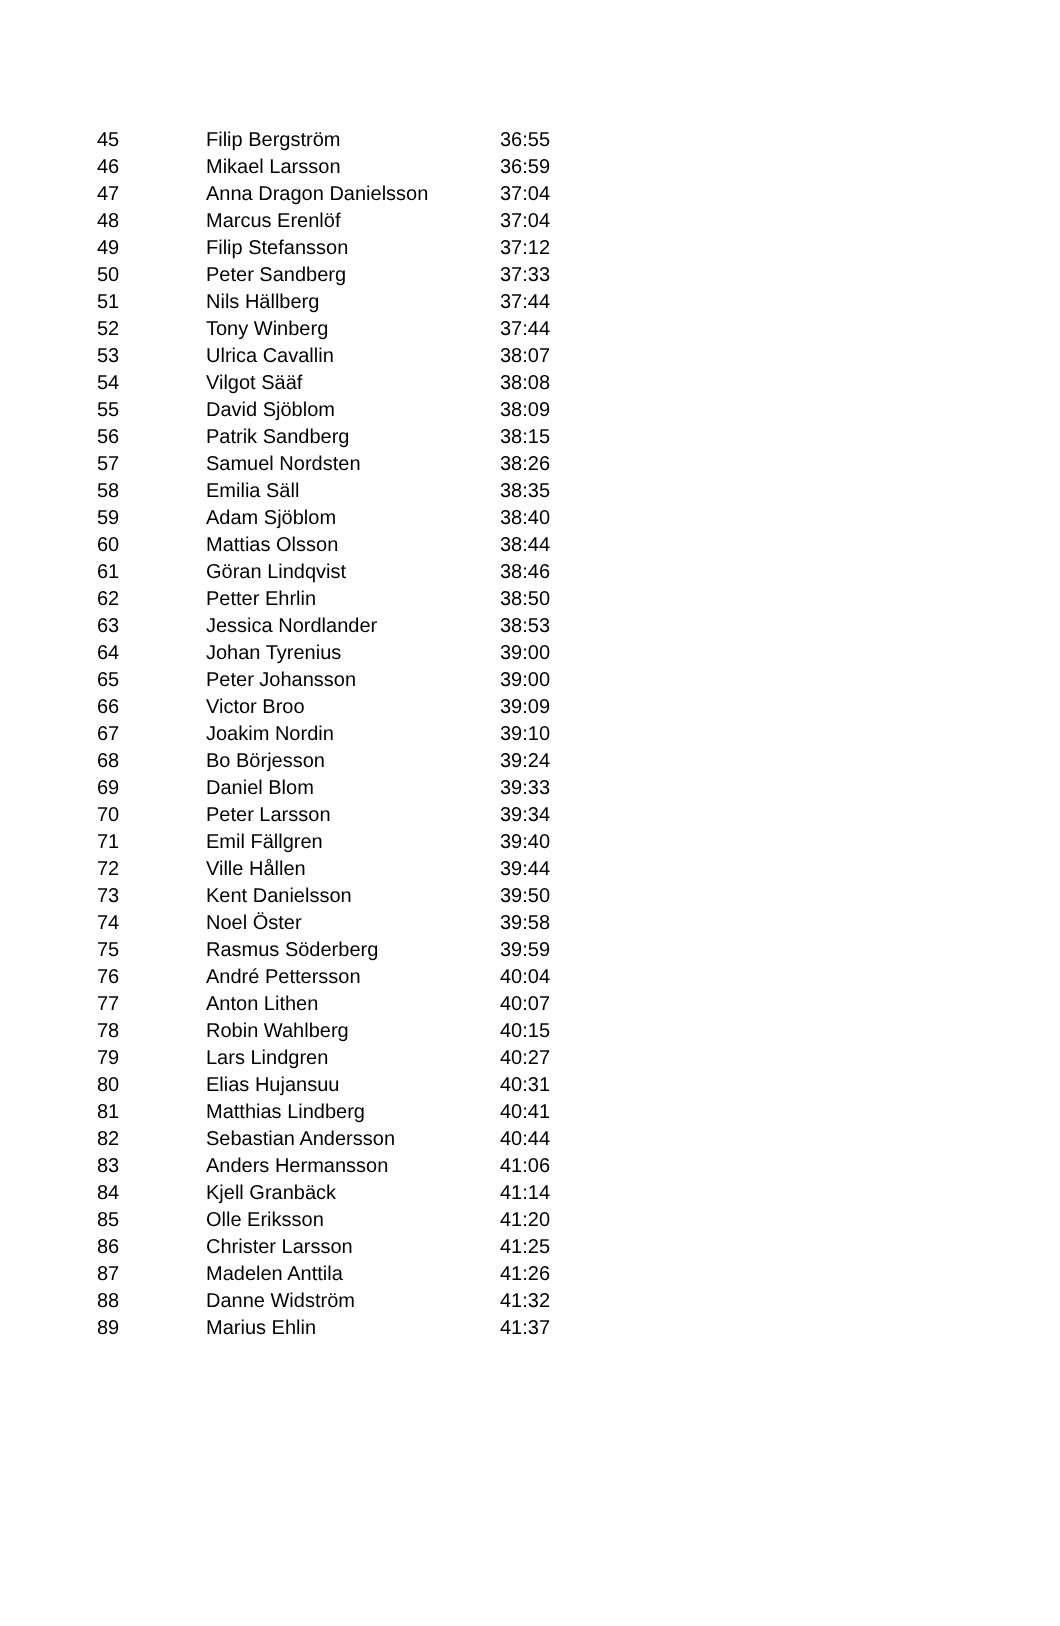| 45 | Filip Bergström | 36:55 |
| 46 | Mikael Larsson | 36:59 |
| 47 | Anna Dragon Danielsson | 37:04 |
| 48 | Marcus Erenlöf | 37:04 |
| 49 | Filip Stefansson | 37:12 |
| 50 | Peter Sandberg | 37:33 |
| 51 | Nils Hällberg | 37:44 |
| 52 | Tony Winberg | 37:44 |
| 53 | Ulrica Cavallin | 38:07 |
| 54 | Vilgot Sääf | 38:08 |
| 55 | David Sjöblom | 38:09 |
| 56 | Patrik Sandberg | 38:15 |
| 57 | Samuel Nordsten | 38:26 |
| 58 | Emilia Säll | 38:35 |
| 59 | Adam Sjöblom | 38:40 |
| 60 | Mattias Olsson | 38:44 |
| 61 | Göran Lindqvist | 38:46 |
| 62 | Petter Ehrlin | 38:50 |
| 63 | Jessica Nordlander | 38:53 |
| 64 | Johan Tyrenius | 39:00 |
| 65 | Peter Johansson | 39:00 |
| 66 | Victor Broo | 39:09 |
| 67 | Joakim Nordin | 39:10 |
| 68 | Bo Börjesson | 39:24 |
| 69 | Daniel Blom | 39:33 |
| 70 | Peter Larsson | 39:34 |
| 71 | Emil Fällgren | 39:40 |
| 72 | Ville Hållen | 39:44 |
| 73 | Kent Danielsson | 39:50 |
| 74 | Noel Öster | 39:58 |
| 75 | Rasmus Söderberg | 39:59 |
| 76 | André Pettersson | 40:04 |
| 77 | Anton Lithen | 40:07 |
| 78 | Robin Wahlberg | 40:15 |
| 79 | Lars Lindgren | 40:27 |
| 80 | Elias Hujansuu | 40:31 |
| 81 | Matthias Lindberg | 40:41 |
| 82 | Sebastian Andersson | 40:44 |
| 83 | Anders Hermansson | 41:06 |
| 84 | Kjell Granbäck | 41:14 |
| 85 | Olle Eriksson | 41:20 |
| 86 | Christer Larsson | 41:25 |
| 87 | Madelen Anttila | 41:26 |
| 88 | Danne Widström | 41:32 |
| 89 | Marius Ehlin | 41:37 |